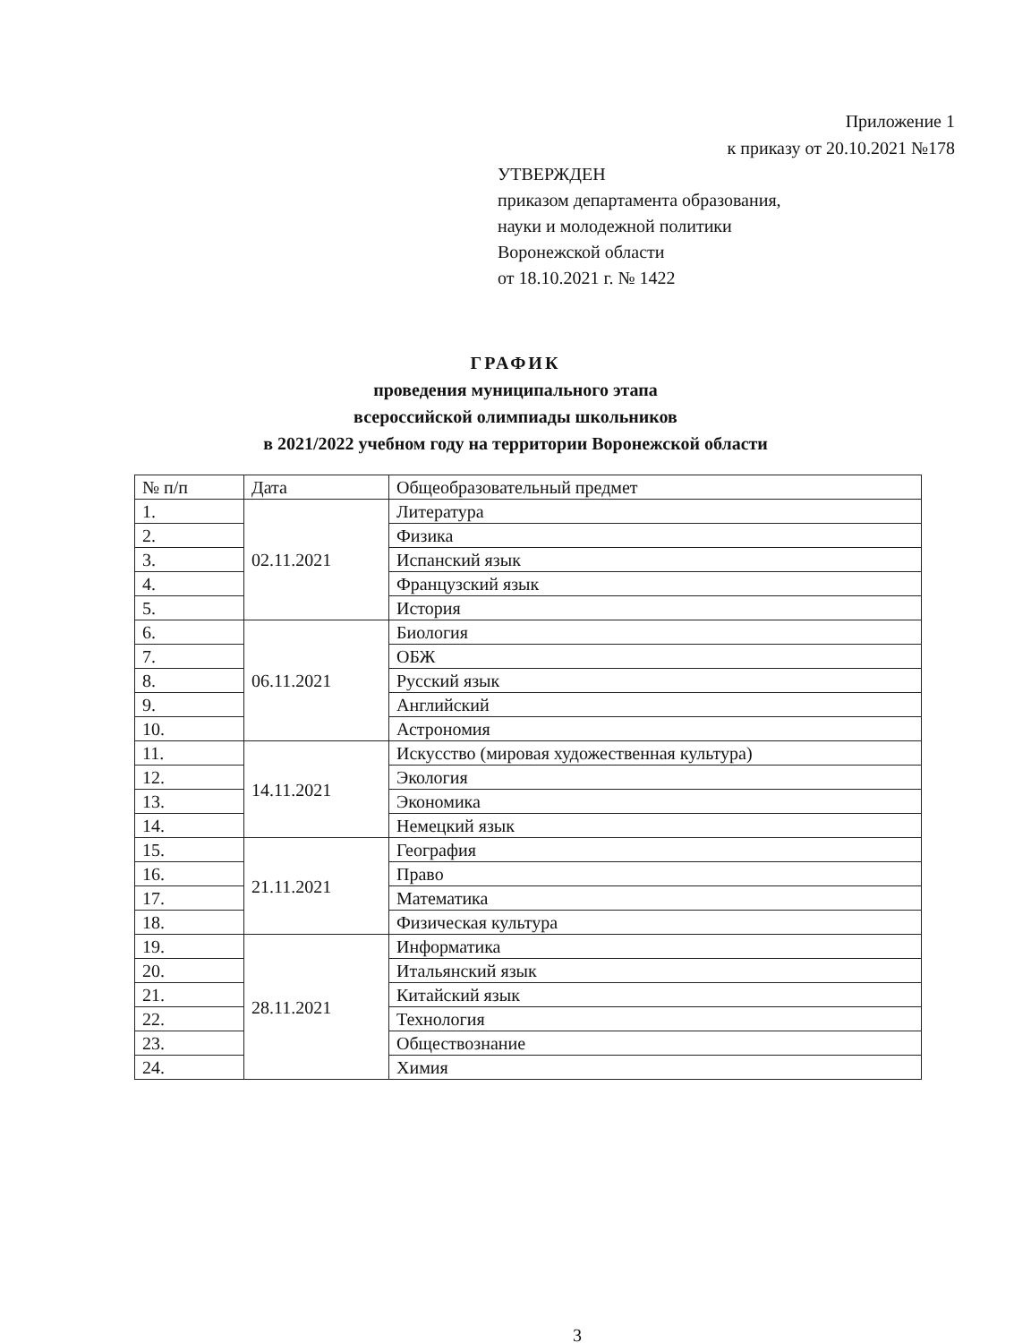Приложение 1
к приказу от 20.10.2021 №178
УТВЕРЖДЕН
приказом департамента образования,
науки и молодежной политики
Воронежской области
от 18.10.2021 г. № 1422
ГРАФИК
проведения муниципального этапа
всероссийской олимпиады школьников
в 2021/2022 учебном году на территории Воронежской области
| № п/п | Дата | Общеобразовательный предмет |
| 1. | 02.11.2021 | Литература |
| 2. | | Физика |
| 3. | | Испанский язык |
| 4. | | Французский язык |
| 5. | | История |
| 6. | 06.11.2021 | Биология |
| 7. | | ОБЖ |
| 8. | | Русский язык |
| 9. | | Английский |
| 10. | | Астрономия |
| 11. | 14.11.2021 | Искусство (мировая художественная культура) |
| 12. | | Экология |
| 13. | | Экономика |
| 14. | | Немецкий язык |
| 15. | 21.11.2021 | География |
| 16. | | Право |
| 17. | | Математика |
| 18. | | Физическая культура |
| 19. | 28.11.2021 | Информатика |
| 20. | | Итальянский язык |
| 21. | | Китайский язык |
| 22. | | Технология |
| 23. | | Обществознание |
| 24. | | Химия |
3